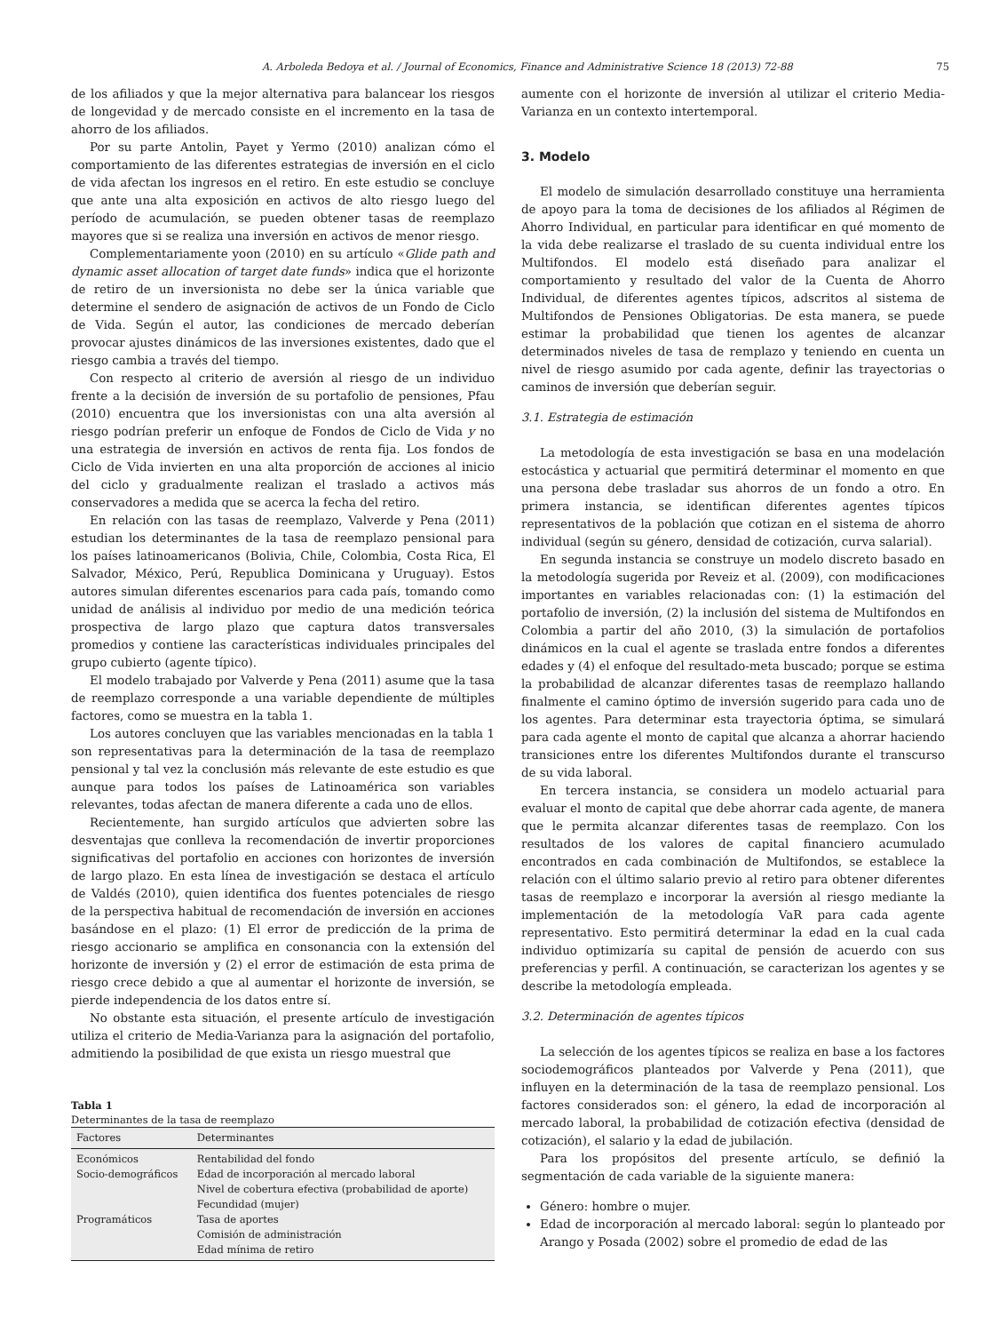A. Arboleda Bedoya et al. / Journal of Economics, Finance and Administrative Science 18 (2013) 72-88 75
de los afiliados y que la mejor alternativa para balancear los riesgos de longevidad y de mercado consiste en el incremento en la tasa de ahorro de los afiliados.
Por su parte Antolin, Payet y Yermo (2010) analizan cómo el comportamiento de las diferentes estrategias de inversión en el ciclo de vida afectan los ingresos en el retiro. En este estudio se concluye que ante una alta exposición en activos de alto riesgo luego del período de acumulación, se pueden obtener tasas de reemplazo mayores que si se realiza una inversión en activos de menor riesgo.
Complementariamente yoon (2010) en su artículo «Glide path and dynamic asset allocation of target date funds» indica que el horizonte de retiro de un inversionista no debe ser la única variable que determine el sendero de asignación de activos de un Fondo de Ciclo de Vida. Según el autor, las condiciones de mercado deberían provocar ajustes dinámicos de las inversiones existentes, dado que el riesgo cambia a través del tiempo.
Con respecto al criterio de aversión al riesgo de un individuo frente a la decisión de inversión de su portafolio de pensiones, Pfau (2010) encuentra que los inversionistas con una alta aversión al riesgo podrían preferir un enfoque de Fondos de Ciclo de Vida y no una estrategia de inversión en activos de renta fija. Los fondos de Ciclo de Vida invierten en una alta proporción de acciones al inicio del ciclo y gradualmente realizan el traslado a activos más conservadores a medida que se acerca la fecha del retiro.
En relación con las tasas de reemplazo, Valverde y Pena (2011) estudian los determinantes de la tasa de reemplazo pensional para los países latinoamericanos (Bolivia, Chile, Colombia, Costa Rica, El Salvador, México, Perú, Republica Dominicana y Uruguay). Estos autores simulan diferentes escenarios para cada país, tomando como unidad de análisis al individuo por medio de una medición teórica prospectiva de largo plazo que captura datos transversales promedios y contiene las características individuales principales del grupo cubierto (agente típico).
El modelo trabajado por Valverde y Pena (2011) asume que la tasa de reemplazo corresponde a una variable dependiente de múltiples factores, como se muestra en la tabla 1.
Los autores concluyen que las variables mencionadas en la tabla 1 son representativas para la determinación de la tasa de reemplazo pensional y tal vez la conclusión más relevante de este estudio es que aunque para todos los países de Latinoamérica son variables relevantes, todas afectan de manera diferente a cada uno de ellos.
Recientemente, han surgido artículos que advierten sobre las desventajas que conlleva la recomendación de invertir proporciones significativas del portafolio en acciones con horizontes de inversión de largo plazo. En esta línea de investigación se destaca el artículo de Valdés (2010), quien identifica dos fuentes potenciales de riesgo de la perspectiva habitual de recomendación de inversión en acciones basándose en el plazo: (1) El error de predicción de la prima de riesgo accionario se amplifica en consonancia con la extensión del horizonte de inversión y (2) el error de estimación de esta prima de riesgo crece debido a que al aumentar el horizonte de inversión, se pierde independencia de los datos entre sí.
No obstante esta situación, el presente artículo de investigación utiliza el criterio de Media-Varianza para la asignación del portafolio, admitiendo la posibilidad de que exista un riesgo muestral que
Tabla 1
Determinantes de la tasa de reemplazo
| Factores | Determinantes |
| --- | --- |
| Económicos | Rentabilidad del fondo |
| Socio-demográficos | Edad de incorporación al mercado laboral |
| | Nivel de cobertura efectiva (probabilidad de aporte) |
| | Fecundidad (mujer) |
| Programáticos | Tasa de aportes |
| | Comisión de administración |
| | Edad mínima de retiro |
aumente con el horizonte de inversión al utilizar el criterio Media-Varianza en un contexto intertemporal.
3. Modelo
El modelo de simulación desarrollado constituye una herramienta de apoyo para la toma de decisiones de los afiliados al Régimen de Ahorro Individual, en particular para identificar en qué momento de la vida debe realizarse el traslado de su cuenta individual entre los Multifondos. El modelo está diseñado para analizar el comportamiento y resultado del valor de la Cuenta de Ahorro Individual, de diferentes agentes típicos, adscritos al sistema de Multifondos de Pensiones Obligatorias. De esta manera, se puede estimar la probabilidad que tienen los agentes de alcanzar determinados niveles de tasa de remplazo y teniendo en cuenta un nivel de riesgo asumido por cada agente, definir las trayectorias o caminos de inversión que deberían seguir.
3.1. Estrategia de estimación
La metodología de esta investigación se basa en una modelación estocástica y actuarial que permitirá determinar el momento en que una persona debe trasladar sus ahorros de un fondo a otro. En primera instancia, se identifican diferentes agentes típicos representativos de la población que cotizan en el sistema de ahorro individual (según su género, densidad de cotización, curva salarial).
En segunda instancia se construye un modelo discreto basado en la metodología sugerida por Reveiz et al. (2009), con modificaciones importantes en variables relacionadas con: (1) la estimación del portafolio de inversión, (2) la inclusión del sistema de Multifondos en Colombia a partir del año 2010, (3) la simulación de portafolios dinámicos en la cual el agente se traslada entre fondos a diferentes edades y (4) el enfoque del resultado-meta buscado; porque se estima la probabilidad de alcanzar diferentes tasas de reemplazo hallando finalmente el camino óptimo de inversión sugerido para cada uno de los agentes. Para determinar esta trayectoria óptima, se simulará para cada agente el monto de capital que alcanza a ahorrar haciendo transiciones entre los diferentes Multifondos durante el transcurso de su vida laboral.
En tercera instancia, se considera un modelo actuarial para evaluar el monto de capital que debe ahorrar cada agente, de manera que le permita alcanzar diferentes tasas de reemplazo. Con los resultados de los valores de capital financiero acumulado encontrados en cada combinación de Multifondos, se establece la relación con el último salario previo al retiro para obtener diferentes tasas de reemplazo e incorporar la aversión al riesgo mediante la implementación de la metodología VaR para cada agente representativo. Esto permitirá determinar la edad en la cual cada individuo optimizaría su capital de pensión de acuerdo con sus preferencias y perfil. A continuación, se caracterizan los agentes y se describe la metodología empleada.
3.2. Determinación de agentes típicos
La selección de los agentes típicos se realiza en base a los factores sociodemográficos planteados por Valverde y Pena (2011), que influyen en la determinación de la tasa de reemplazo pensional. Los factores considerados son: el género, la edad de incorporación al mercado laboral, la probabilidad de cotización efectiva (densidad de cotización), el salario y la edad de jubilación.
Para los propósitos del presente artículo, se definió la segmentación de cada variable de la siguiente manera:
Género: hombre o mujer.
Edad de incorporación al mercado laboral: según lo planteado por Arango y Posada (2002) sobre el promedio de edad de las